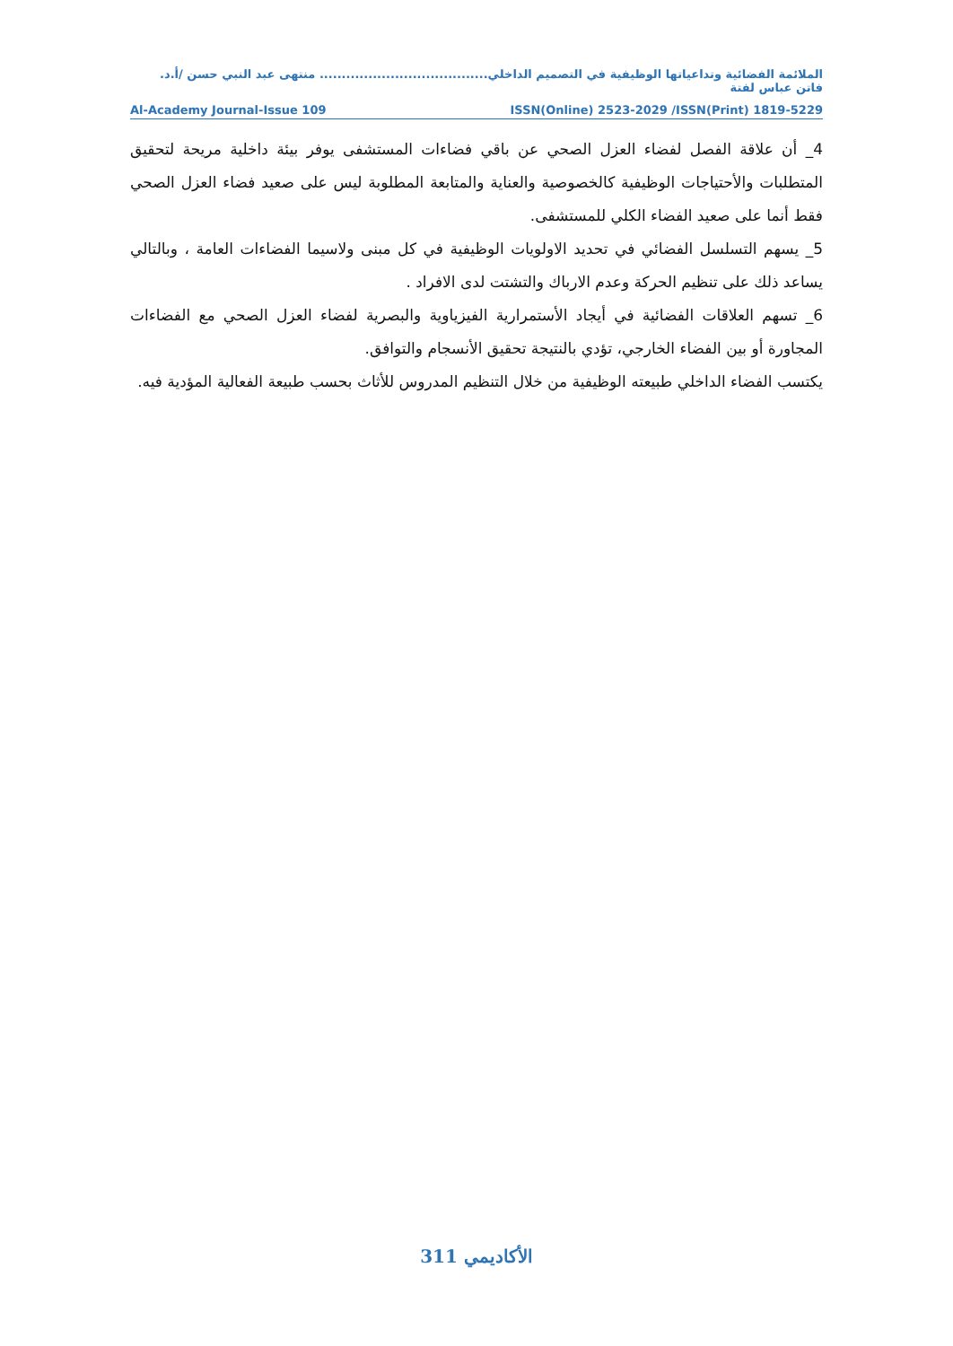الملائمة الفضائية وتداعياتها الوظيفية في التصميم الداخلي...................................... منتهى عبد النبي حسن /أ.د. فاتن عباس لفتة
Al-Academy Journal-Issue 109 ISSN(Online) 2523-2029 /ISSN(Print) 1819-5229
4_ أن علاقة الفصل لفضاء العزل الصحي عن باقي فضاءات المستشفى يوفر بيئة داخلية مريحة لتحقيق المتطلبات والأحتياجات الوظيفية كالخصوصية والعناية والمتابعة المطلوبة ليس على صعيد فضاء العزل الصحي فقط أنما على صعيد الفضاء الكلي للمستشفى.
5_ يسهم التسلسل الفضائي في تحديد الاولويات الوظيفية في كل مبنى ولاسيما الفضاءات العامة ، وبالتالي يساعد ذلك على تنظيم الحركة وعدم الارباك والتشتت لدى الافراد .
6_ تسهم العلاقات الفضائية في أيجاد الأستمرارية الفيزياوية والبصرية لفضاء العزل الصحي مع الفضاءات المجاورة أو بين الفضاء الخارجي، تؤدي بالنتيجة تحقيق الأنسجام والتوافق.
يكتسب الفضاء الداخلي طبيعته الوظيفية من خلال التنظيم المدروس للأثاث بحسب طبيعة الفعالية المؤدية فيه.
الأكاديمي 311